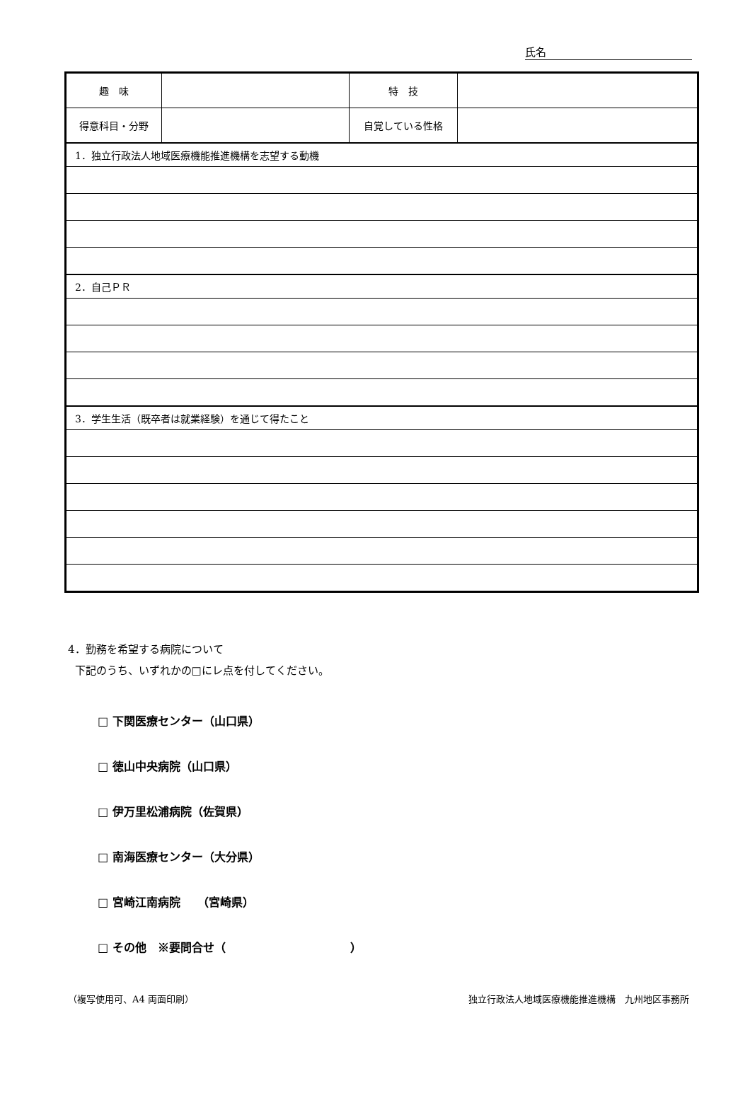氏名
| 趣 味 | | 特 技 | |
| 得意科目・分野 | | 自覚している性格 | |
| 1．独立行政法人地域医療機能推進機構を志望する動機 | | | |
| 2．自己ＰＲ | | | |
| 3．学生生活（既卒者は就業経験）を通じて得たこと | | | |
4．勤務を希望する病院について
下記のうち、いずれかの□にレ点を付してください。
□ 下関医療センター（山口県）
□ 徳山中央病院（山口県）
□ 伊万里松浦病院（佐賀県）
□ 南海医療センター（大分県）
□ 宮崎江南病院　　（宮崎県）
□ その他　※要問合せ（　　　　　　　　　　　）
（複写使用可、A4 両面印刷） 独立行政法人地域医療機能推進機構　九州地区事務所